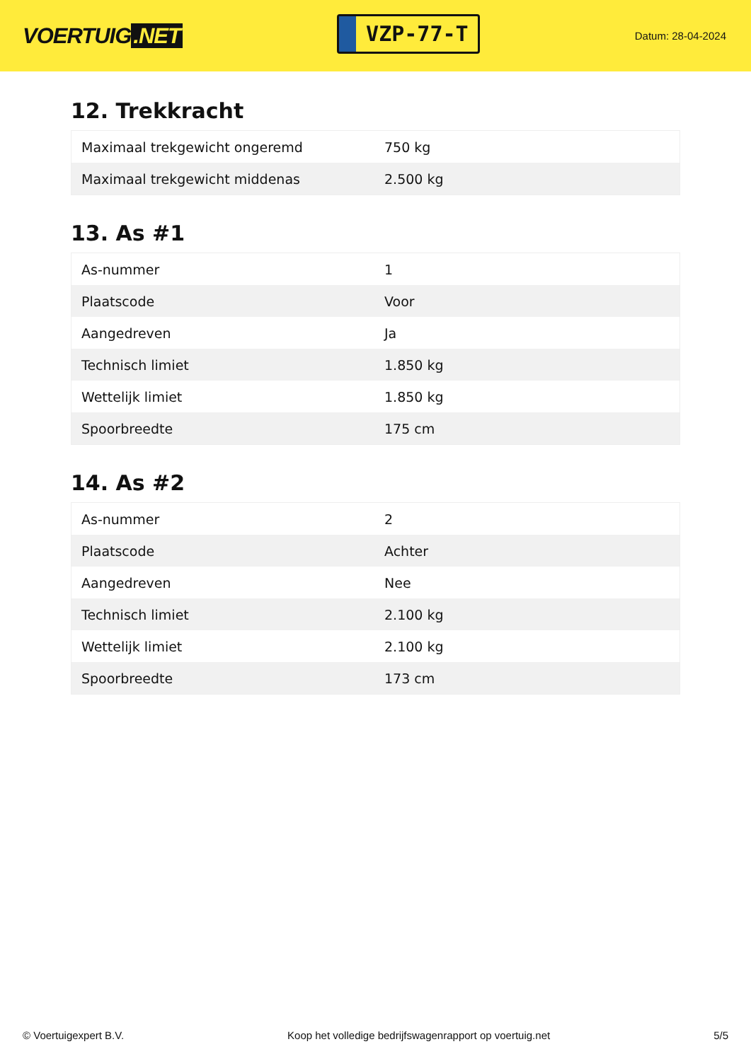VOERTUIG.NET
VZP-77-T
Datum: 28-04-2024
12. Trekkracht
| Maximaal trekgewicht ongeremd | 750 kg |
| Maximaal trekgewicht middenas | 2.500 kg |
13. As #1
| As-nummer | 1 |
| Plaatscode | Voor |
| Aangedreven | Ja |
| Technisch limiet | 1.850 kg |
| Wettelijk limiet | 1.850 kg |
| Spoorbreedte | 175 cm |
14. As #2
| As-nummer | 2 |
| Plaatscode | Achter |
| Aangedreven | Nee |
| Technisch limiet | 2.100 kg |
| Wettelijk limiet | 2.100 kg |
| Spoorbreedte | 173 cm |
© Voertuigexpert B.V. Koop het volledige bedrijfswagenrapport op voertuig.net 5/5